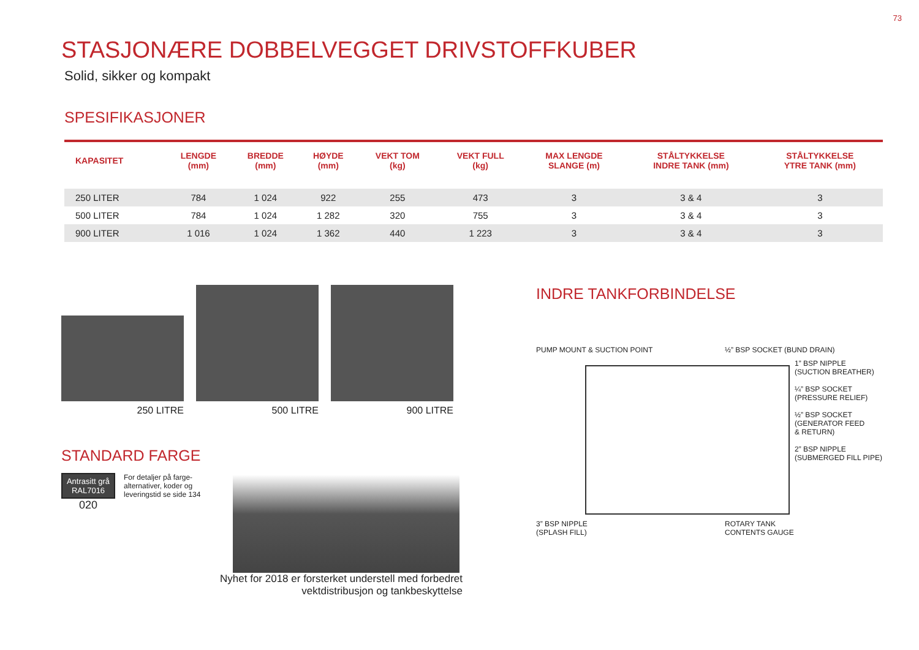73
STASJONÆRE DOBBELVEGGET DRIVSTOFFKUBER
Solid, sikker og kompakt
SPESIFIKASJONER
| KAPASITET | LENGDE (mm) | BREDDE (mm) | HØYDE (mm) | VEKT TOM (kg) | VEKT FULL (kg) | MAX LENGDE SLANGE (m) | STÅLTYKKELSE INDRE TANK (mm) | STÅLTYKKELSE YTRE TANK (mm) |
| --- | --- | --- | --- | --- | --- | --- | --- | --- |
| 250 LITER | 784 | 1 024 | 922 | 255 | 473 | 3 | 3 & 4 | 3 |
| 500 LITER | 784 | 1 024 | 1 282 | 320 | 755 | 3 | 3 & 4 | 3 |
| 900 LITER | 1 016 | 1 024 | 1 362 | 440 | 1 223 | 3 | 3 & 4 | 3 |
250 LITRE 500 LITRE 900 LITRE
STANDARD FARGE
Antrasitt grå
RAL7016
020
For detaljer på farge-
alternativer, koder og
leveringstid se side 134
Nyhet for 2018 er forsterket understell med forbedret
vektdistribusjon og tankbeskyttelse
INDRE TANKFORBINDELSE
PUMP MOUNT & SUCTION POINT
½” BSP SOCKET (BUND DRAIN)
1” BSP NIPPLE
(SUCTION BREATHER)
¼” BSP SOCKET
(PRESSURE RELIEF)
½” BSP SOCKET
(GENERATOR FEED
& RETURN)
2” BSP NIPPLE
(SUBMERGED FILL PIPE)
3” BSP NIPPLE
(SPLASH FILL)
ROTARY TANK
CONTENTS GAUGE